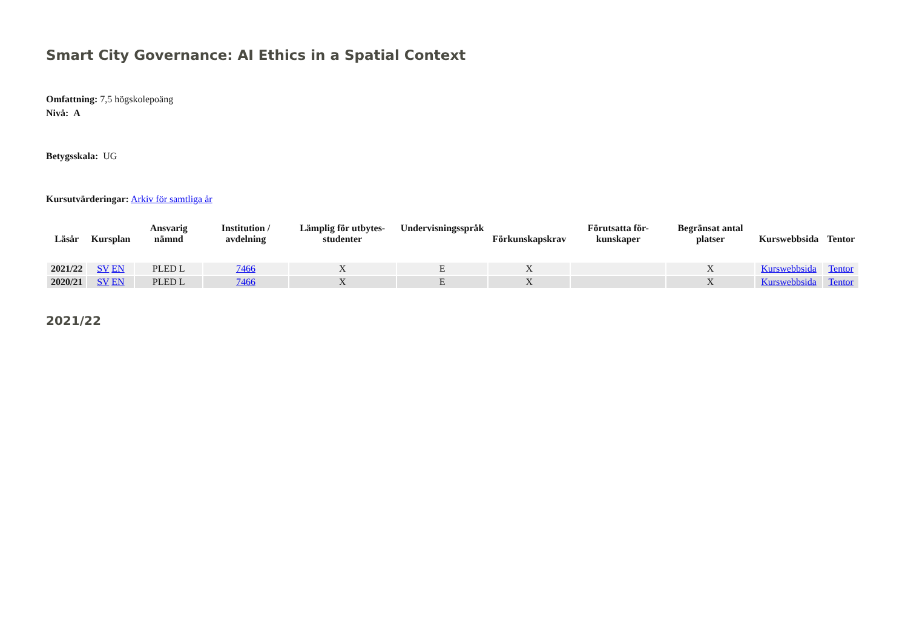Smart City Governance: AI Ethics in a Spatial Context
Omfattning: 7,5 högskolepoäng
Nivå: A
Betygsskala: UG
Kursutvärderingar: Arkiv för samtliga år
| Läsår | Kursplan | Ansvarig nämnd | Institution / avdelning | Lämplig för utbytes-studenter | Undervisningsspråk | Förkunskapskrav | Förutsatta för-kunskaper | Begränsat antal platser | Kurswebbsida | Tentor |
| --- | --- | --- | --- | --- | --- | --- | --- | --- | --- | --- |
| 2021/22 | SV EN | PLED L | 7466 | X | E | X | | X | Kurswebbsida | Tentor |
| 2020/21 | SV EN | PLED L | 7466 | X | E | X | | X | Kurswebbsida | Tentor |
2021/22